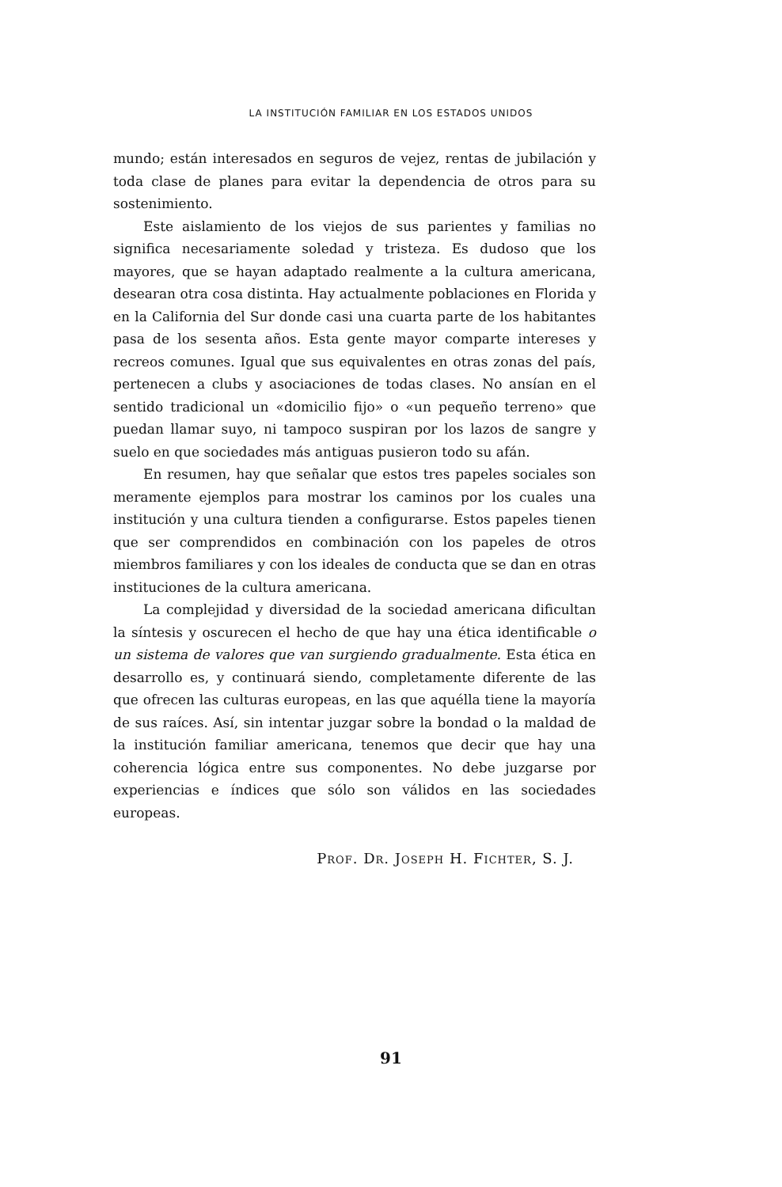LA INSTITUCIÓN FAMILIAR EN LOS ESTADOS UNIDOS
mundo; están interesados en seguros de vejez, rentas de jubilación y toda clase de planes para evitar la dependencia de otros para su sostenimiento.
Este aislamiento de los viejos de sus parientes y familias no significa necesariamente soledad y tristeza. Es dudoso que los mayores, que se hayan adaptado realmente a la cultura americana, desearan otra cosa distinta. Hay actualmente poblaciones en Florida y en la California del Sur donde casi una cuarta parte de los habitantes pasa de los sesenta años. Esta gente mayor comparte intereses y recreos comunes. Igual que sus equivalentes en otras zonas del país, pertenecen a clubs y asociaciones de todas clases. No ansían en el sentido tradicional un «domicilio fijo» o «un pequeño terreno» que puedan llamar suyo, ni tampoco suspiran por los lazos de sangre y suelo en que sociedades más antiguas pusieron todo su afán.
En resumen, hay que señalar que estos tres papeles sociales son meramente ejemplos para mostrar los caminos por los cuales una institución y una cultura tienden a configurarse. Estos papeles tienen que ser comprendidos en combinación con los papeles de otros miembros familiares y con los ideales de conducta que se dan en otras instituciones de la cultura americana.
La complejidad y diversidad de la sociedad americana dificultan la síntesis y oscurecen el hecho de que hay una ética identificable o un sistema de valores que van surgiendo gradualmente. Esta ética en desarrollo es, y continuará siendo, completamente diferente de las que ofrecen las culturas europeas, en las que aquélla tiene la mayoría de sus raíces. Así, sin intentar juzgar sobre la bondad o la maldad de la institución familiar americana, tenemos que decir que hay una coherencia lógica entre sus componentes. No debe juzgarse por experiencias e índices que sólo son válidos en las sociedades europeas.
Prof. Dr. Joseph H. Fichter, S. J.
91